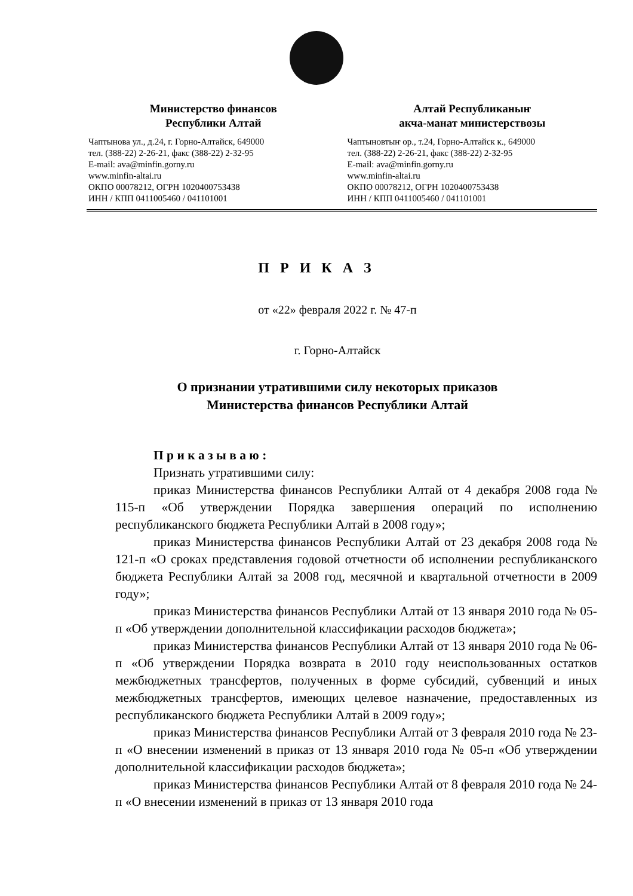Министерство финансов
Республики Алтай
Чаптынова ул., д.24, г. Горно-Алтайск, 649000
тел. (388-22) 2-26-21, факс (388-22) 2-32-95
E-mail: ava@minfin.gorny.ru
www.minfin-altai.ru
ОКПО 00078212, ОГРН 1020400753438
ИНН / КПП 0411005460 / 041101001
Алтай Республиканыҥ
акча-манат министерствозы
Чаптыновтыҥ ор., т.24, Горно-Алтайск к., 649000
тел. (388-22) 2-26-21, факс (388-22) 2-32-95
E-mail: ava@minfin.gorny.ru
www.minfin-altai.ru
ОКПО 00078212, ОГРН 1020400753438
ИНН / КПП 0411005460 / 041101001
П Р И К А З
от «22» февраля 2022 г. № 47-п
г. Горно-Алтайск
О признании утратившими силу некоторых приказов
Министерства финансов Республики Алтай
П р и к а з ы в а ю :
Признать утратившими силу:
приказ Министерства финансов Республики Алтай от 4 декабря 2008 года № 115-п «Об утверждении Порядка завершения операций по исполнению республиканского бюджета Республики Алтай в 2008 году»;
приказ Министерства финансов Республики Алтай от 23 декабря 2008 года № 121-п «О сроках представления годовой отчетности об исполнении республиканского бюджета Республики Алтай за 2008 год, месячной и квартальной отчетности в 2009 году»;
приказ Министерства финансов Республики Алтай от 13 января 2010 года № 05-п «Об утверждении дополнительной классификации расходов бюджета»;
приказ Министерства финансов Республики Алтай от 13 января 2010 года № 06-п «Об утверждении Порядка возврата в 2010 году неиспользованных остатков межбюджетных трансфертов, полученных в форме субсидий, субвенций и иных межбюджетных трансфертов, имеющих целевое назначение, предоставленных из республиканского бюджета Республики Алтай в 2009 году»;
приказ Министерства финансов Республики Алтай от 3 февраля 2010 года № 23-п «О внесении изменений в приказ от 13 января 2010 года № 05-п «Об утверждении дополнительной классификации расходов бюджета»;
приказ Министерства финансов Республики Алтай от 8 февраля 2010 года № 24-п «О внесении изменений в приказ от 13 января 2010 года